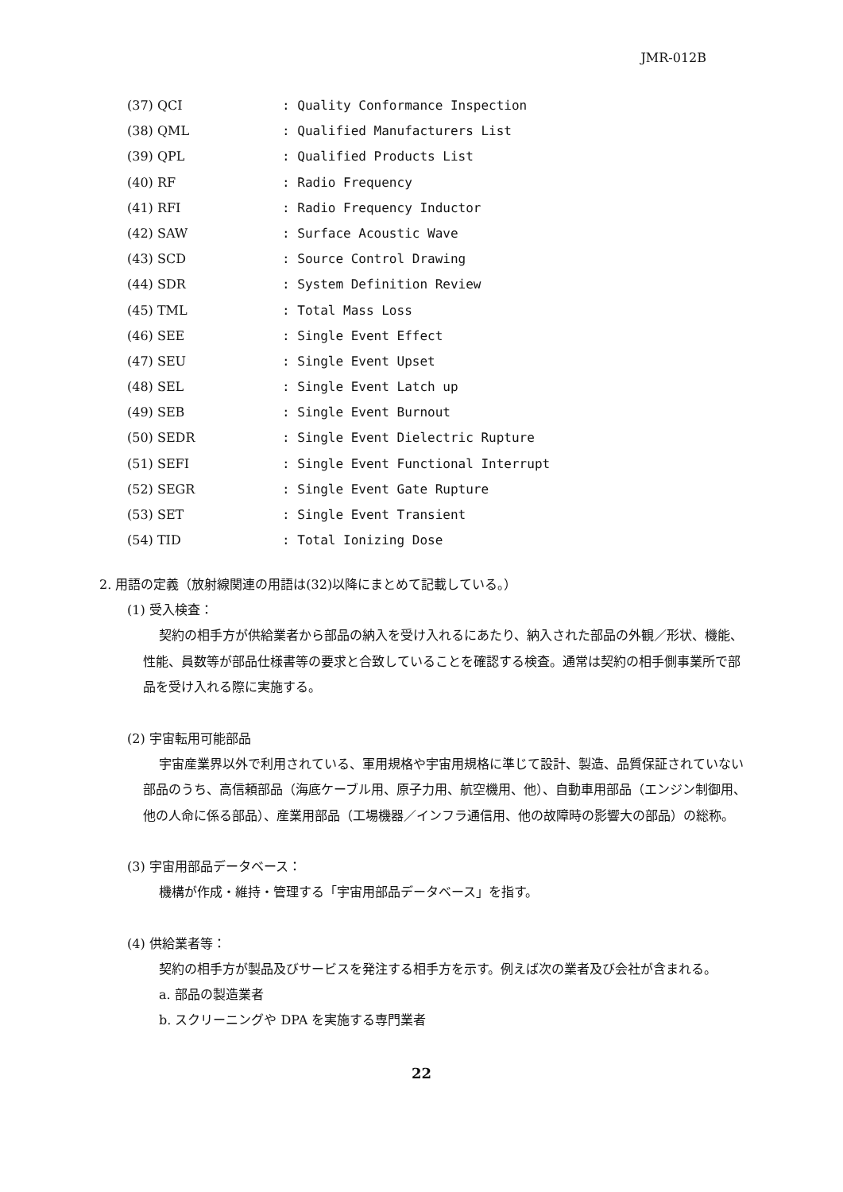JMR-012B
(37) QCI: Quality Conformance Inspection
(38) QML: Qualified Manufacturers List
(39) QPL: Qualified Products List
(40) RF: Radio Frequency
(41) RFI: Radio Frequency Inductor
(42) SAW: Surface Acoustic Wave
(43) SCD: Source Control Drawing
(44) SDR: System Definition Review
(45) TML: Total Mass Loss
(46) SEE: Single Event Effect
(47) SEU: Single Event Upset
(48) SEL: Single Event Latch up
(49) SEB: Single Event Burnout
(50) SEDR: Single Event Dielectric Rupture
(51) SEFI: Single Event Functional Interrupt
(52) SEGR: Single Event Gate Rupture
(53) SET: Single Event Transient
(54) TID: Total Ionizing Dose
2. 用語の定義（放射線関連の用語は(32)以降にまとめて記載している。）
(1) 受入検査：
契約の相手方が供給業者から部品の納入を受け入れるにあたり、納入された部品の外観／形状、機能、性能、員数等が部品仕様書等の要求と合致していることを確認する検査。通常は契約の相手側事業所で部品を受け入れる際に実施する。
(2) 宇宙転用可能部品
宇宙産業界以外で利用されている、軍用規格や宇宙用規格に準じて設計、製造、品質保証されていない部品のうち、高信頼部品（海底ケーブル用、原子力用、航空機用、他）、自動車用部品（エンジン制御用、他の人命に係る部品）、産業用部品（工場機器／インフラ通信用、他の故障時の影響大の部品）の総称。
(3) 宇宙用部品データベース：
機構が作成・維持・管理する「宇宙用部品データベース」を指す。
(4) 供給業者等：
契約の相手方が製品及びサービスを発注する相手方を示す。例えば次の業者及び会社が含まれる。
a. 部品の製造業者
b. スクリーニングや DPA を実施する専門業者
22